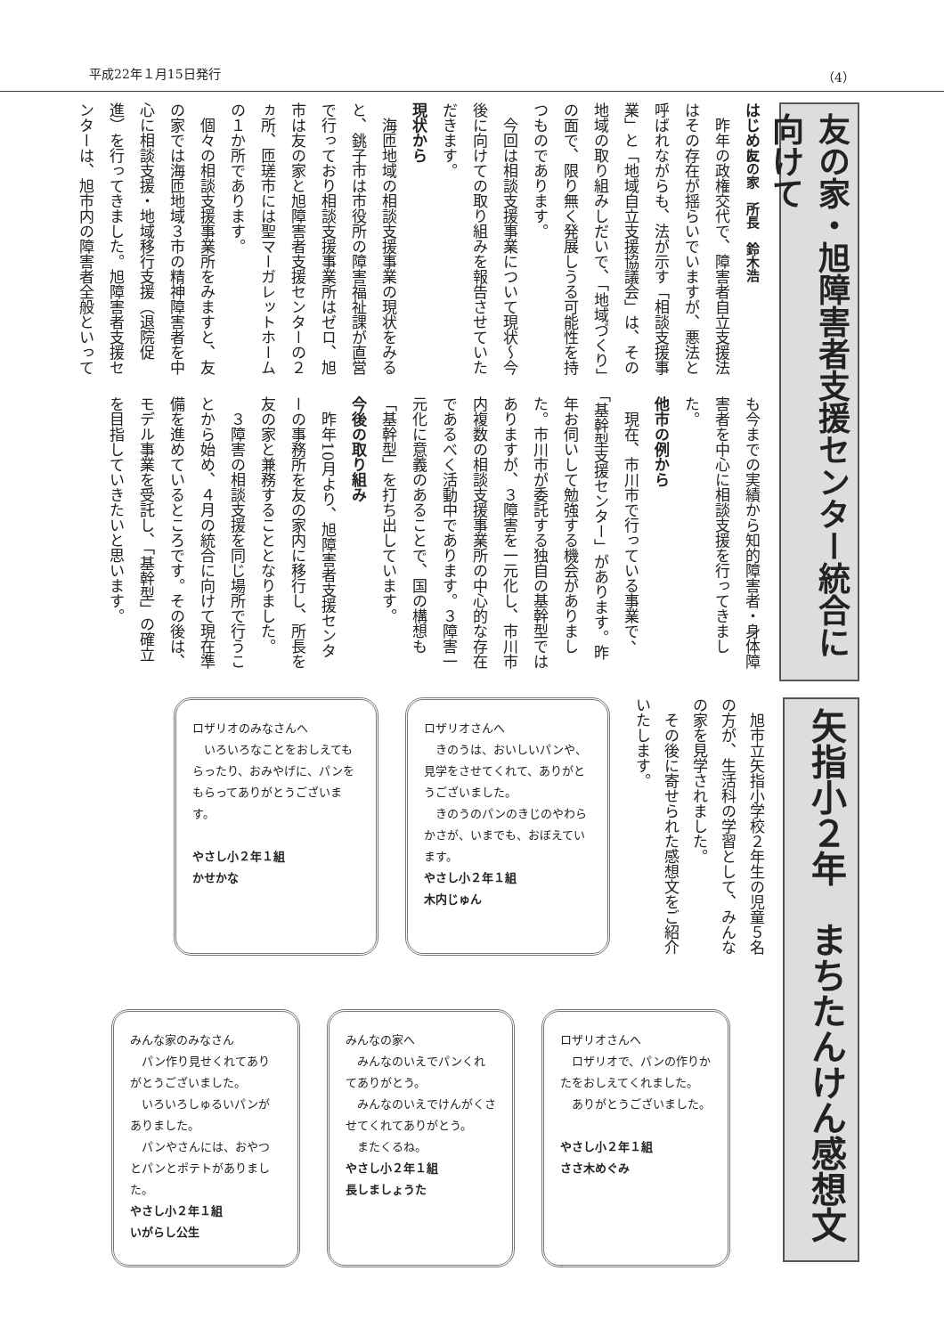平成22年１月15日発行 （4）
友の家・旭障害者支援センター統合に向けて
友の家　所長　鈴木浩
はじめに
昨年の政権交代で、障害者自立支援法はその存在が揺らいでいますが、悪法と呼ばれながらも、法が示す「相談支援事業」と「地域自立支援協議会」は、その地域の取り組みしだいで、「地域づくり」の面で、限り無く発展しうる可能性を持つものであります。
今回は相談支援事業について現状～今後に向けての取り組みを報告させていただきます。
現状から
海匝地域の相談支援事業の現状をみると、銚子市は市役所の障害福祉課が直営で行っており相談支援事業所はゼロ、旭市は友の家と旭障害者支援センターの２ヵ所、匝瑳市には聖マーガレットホームの１か所であります。
個々の相談支援事業所をみますと、友の家では海匝地域３市の精神障害者を中心に相談支援・地域移行支援（退院促進）を行ってきました。旭障害者支援センターは、旭市内の障害者全般といっても今までの実績から知的障害者・身体障害者を中心に相談支援を行ってきました。
他市の例から
現在、市川市で行っている事業で、「基幹型支援センター」があります。昨年お伺いして勉強する機会がありました。市川市が委託する独自の基幹型ではありますが、３障害を一元化し、市川市内複数の相談支援事業所の中心的な存在であるべく活動中であります。３障害一元化に意義のあることで、国の構想も「基幹型」を打ち出しています。
今後の取り組み
昨年10月より、旭障害者支援センターの事務所を友の家内に移行し、所長を友の家と兼務することとなりました。
３障害の相談支援を同じ場所で行うことから始め、４月の統合に向けて現在準備を進めているところです。その後は、モデル事業を受託し、「基幹型」の確立を目指していきたいと思います。
矢指小２年　まちたんけん感想文
旭市立矢指小学校２年生の児童５名の方が、生活科の学習として、みんなの家を見学されました。
その後に寄せられた感想文をご紹介いたします。
ロザリオさんへ
　きのうは、おいしいパンや、見学をさせてくれて、ありがとうございました。
　きのうのパンのきじのやわらかさが、いまでも、おぼえています。
やさし小２年１組
木内じゅん
ロザリオのみなさんへ
　いろいろなことをおしえてもらったり、おみやげに、パンをもらってありがとうございます。
やさし小２年１組
かせかな
ロザリオさんへ
　ロザリオで、パンの作りかたをおしえてくれました。
　ありがとうございました。
やさし小２年１組
ささ木めぐみ
みんなの家へ
　みんなのいえでパンくれてありがとう。
　みんなのいえでけんがくさせてくれてありがとう。
　またくるね。
やさし小２年１組
長しましょうた
みんな家のみなさん
　パン作り見せくれてありがとうございました。
　いろいろしゅるいパンがありました。
　パンやさんには、おやつとパンとポテトがありました。
やさし小２年１組
いがらし公生